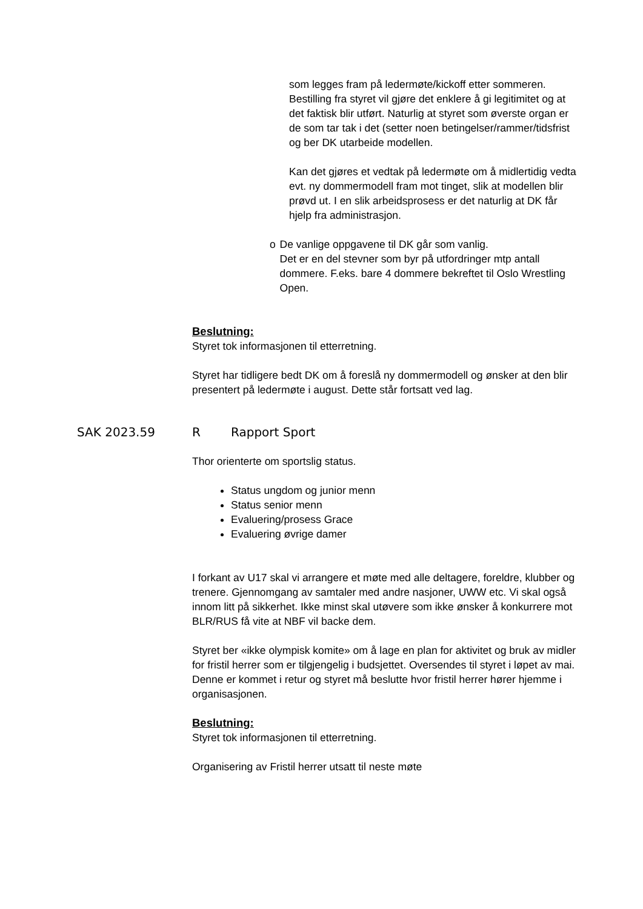som legges fram på ledermøte/kickoff etter sommeren. Bestilling fra styret vil gjøre det enklere å gi legitimitet og at det faktisk blir utført. Naturlig at styret som øverste organ er de som tar tak i det (setter noen betingelser/rammer/tidsfrist og ber DK utarbeide modellen.
Kan det gjøres et vedtak på ledermøte om å midlertidig vedta evt. ny dommermodell fram mot tinget, slik at modellen blir prøvd ut. I en slik arbeidsprosess er det naturlig at DK får hjelp fra administrasjon.
o De vanlige oppgavene til DK går som vanlig.
Det er en del stevner som byr på utfordringer mtp antall dommere. F.eks. bare 4 dommere bekreftet til Oslo Wrestling Open.
Beslutning:
Styret tok informasjonen til etterretning.
Styret har tidligere bedt DK om å foreslå ny dommermodell og ønsker at den blir presentert på ledermøte i august. Dette står fortsatt ved lag.
SAK 2023.59 R Rapport Sport
Thor orienterte om sportslig status.
Status ungdom og junior menn
Status senior menn
Evaluering/prosess Grace
Evaluering øvrige damer
I forkant av U17 skal vi arrangere et møte med alle deltagere, foreldre, klubber og trenere. Gjennomgang av samtaler med andre nasjoner, UWW etc. Vi skal også innom litt på sikkerhet. Ikke minst skal utøvere som ikke ønsker å konkurrere mot BLR/RUS få vite at NBF vil backe dem.
Styret ber «ikke olympisk komite» om å lage en plan for aktivitet og bruk av midler for fristil herrer som er tilgjengelig i budsjettet. Oversendes til styret i løpet av mai. Denne er kommet i retur og styret må beslutte hvor fristil herrer hører hjemme i organisasjonen.
Beslutning:
Styret tok informasjonen til etterretning.
Organisering av Fristil herrer utsatt til neste møte